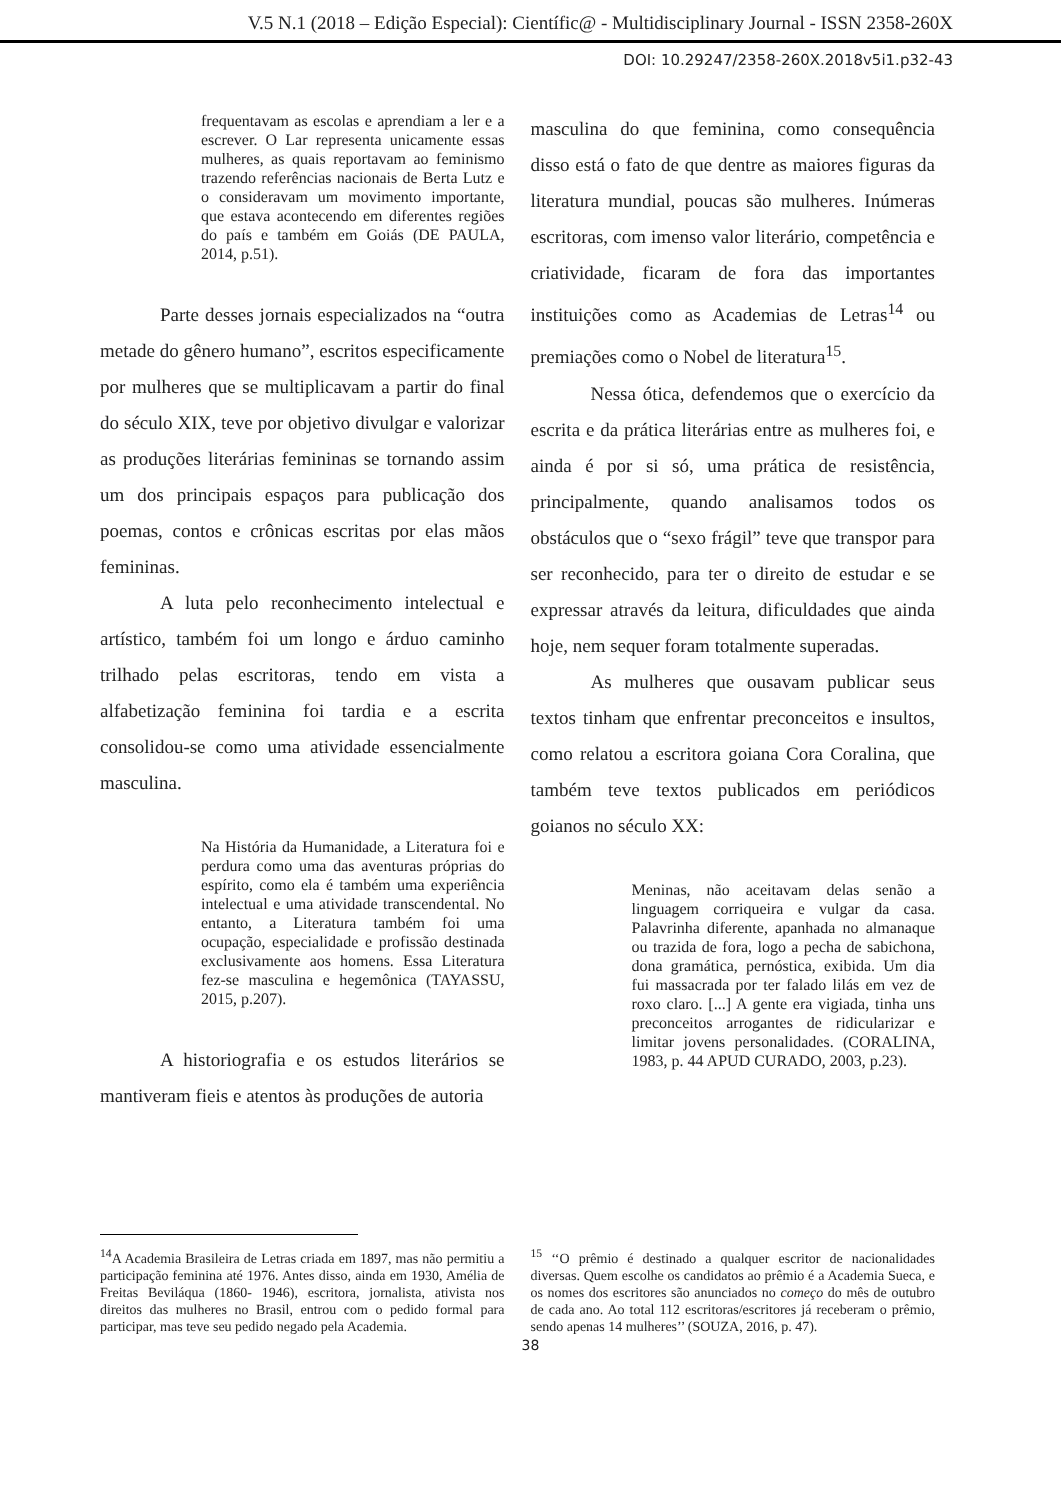V.5 N.1 (2018 – Edição Especial): Científic@ - Multidisciplinary Journal - ISSN 2358-260X
DOI: 10.29247/2358-260X.2018v5i1.p32-43
frequentavam as escolas e aprendiam a ler e a escrever. O Lar representa unicamente essas mulheres, as quais reportavam ao feminismo trazendo referências nacionais de Berta Lutz e o consideravam um movimento importante, que estava acontecendo em diferentes regiões do país e também em Goiás (DE PAULA, 2014, p.51).
Parte desses jornais especializados na “outra metade do gênero humano”, escritos especificamente por mulheres que se multiplicavam a partir do final do século XIX, teve por objetivo divulgar e valorizar as produções literárias femininas se tornando assim um dos principais espaços para publicação dos poemas, contos e crônicas escritas por elas mãos femininas.
A luta pelo reconhecimento intelectual e artístico, também foi um longo e árduo caminho trilhado pelas escritoras, tendo em vista a alfabetização feminina foi tardia e a escrita consolidou-se como uma atividade essencialmente masculina.
Na História da Humanidade, a Literatura foi e perdura como uma das aventuras próprias do espírito, como ela é também uma experiência intelectual e uma atividade transcendental. No entanto, a Literatura também foi uma ocupação, especialidade e profissão destinada exclusivamente aos homens. Essa Literatura fez-se masculina e hegemônica (TAYASSU, 2015, p.207).
A historiografia e os estudos literários se mantiveram fieis e atentos às produções de autoria
masculina do que feminina, como consequência disso está o fato de que dentre as maiores figuras da literatura mundial, poucas são mulheres. Inúmeras escritoras, com imenso valor literário, competência e criatividade, ficaram de fora das importantes instituições como as Academias de Letras<sup>14</sup> ou premiações como o Nobel de literatura<sup>15</sup>.
Nessa ótica, defendemos que o exercício da escrita e da prática literárias entre as mulheres foi, e ainda é por si só, uma prática de resistência, principalmente, quando analisamos todos os obstáculos que o “sexo frágil” teve que transpor para ser reconhecido, para ter o direito de estudar e se expressar através da leitura, dificuldades que ainda hoje, nem sequer foram totalmente superadas.
As mulheres que ousavam publicar seus textos tinham que enfrentar preconceitos e insultos, como relatou a escritora goiana Cora Coralina, que também teve textos publicados em periódicos goianos no século XX:
Meninas, não aceitavam delas senão a linguagem corriqueira e vulgar da casa. Palavrinha diferente, apanhada no almanaque ou trazida de fora, logo a pecha de sabichona, dona gramática, pernóstica, exibida. Um dia fui massacrada por ter falado lilás em vez de roxo claro. [...] A gente era vigiada, tinha uns preconceitos arrogantes de ridicularizar e limitar jovens personalidades. (CORALINA, 1983, p. 44 APUD CURADO, 2003, p.23).
<sup>14</sup> A Academia Brasileira de Letras criada em 1897, mas não permitiu a participação feminina até 1976. Antes disso, ainda em 1930, Amélia de Freitas Beviláqua (1860- 1946), escritora, jornalista, ativista nos direitos das mulheres no Brasil, entrou com o pedido formal para participar, mas teve seu pedido negado pela Academia.
<sup>15</sup> ‘‘O prêmio é destinado a qualquer escritor de nacionalidades diversas. Quem escolhe os candidatos ao prêmio é a Academia Sueca, e os nomes dos escritores são anunciados no começo do mês de outubro de cada ano. Ao total 112 escritoras/escritores já receberam o prêmio, sendo apenas 14 mulheres’’ (SOUZA, 2016, p. 47).
38